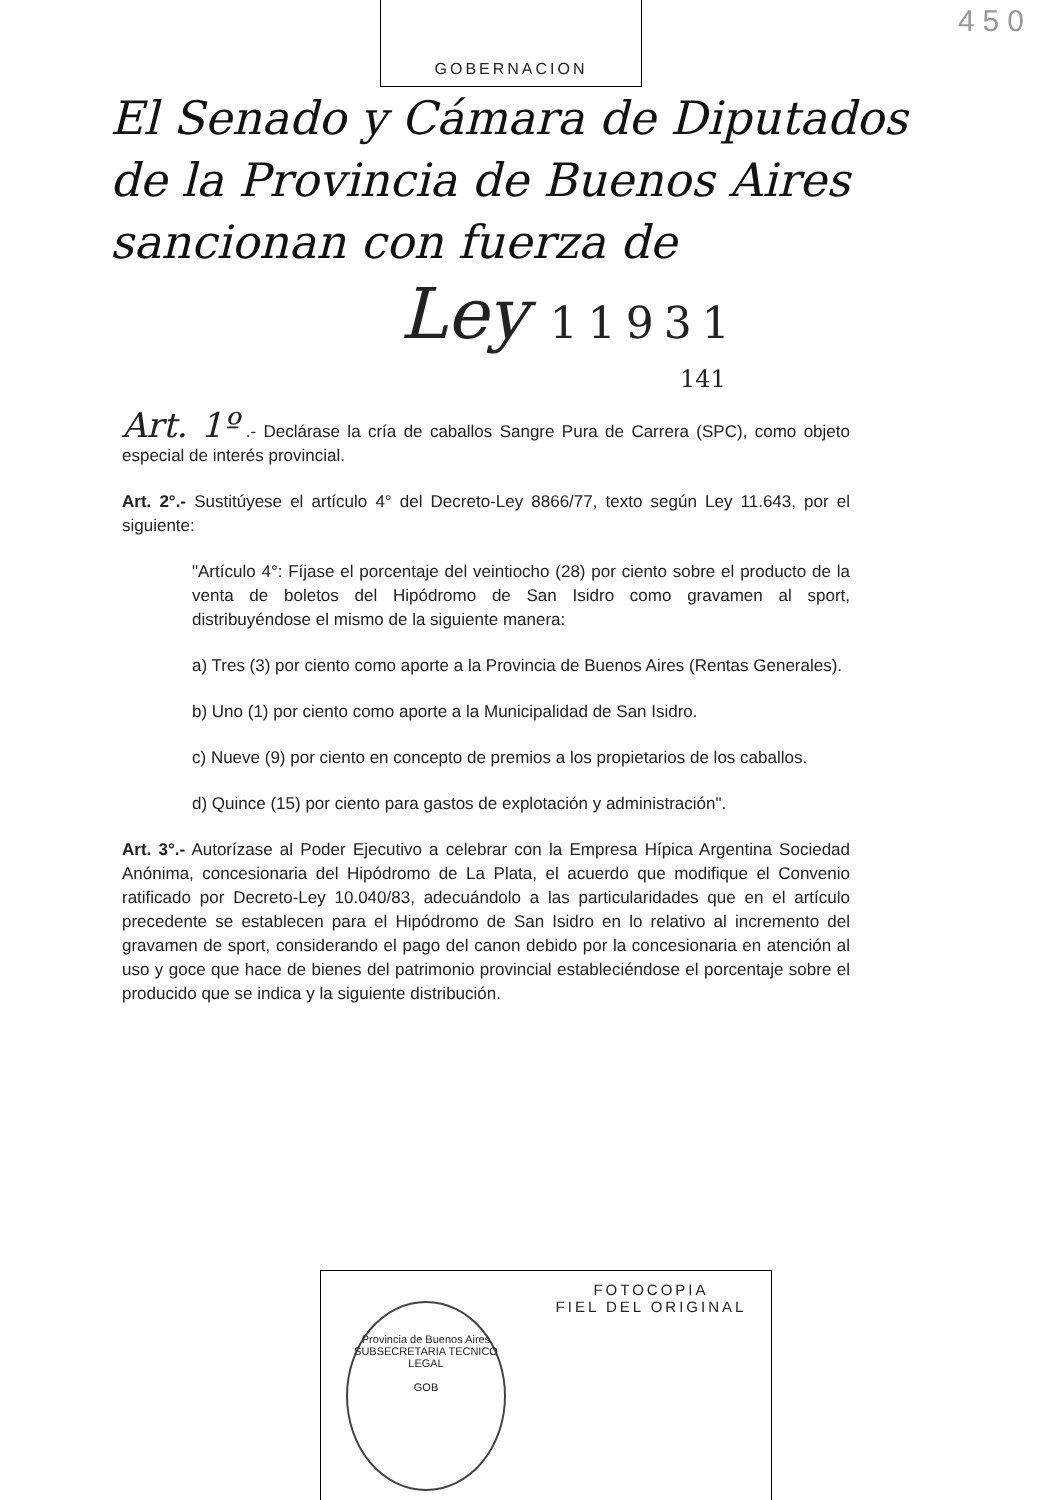450
GOBERNACION
El Senado y Cámara de Diputados
de la Provincia de Buenos Aires
sancionan con fuerza de
Ley 11931
141
Art. 1º .- Declárase la cría de caballos Sangre Pura de Carrera (SPC), como objeto especial de interés provincial.
Art. 2°.- Sustitúyese el artículo 4° del Decreto-Ley 8866/77, texto según Ley 11.643, por el siguiente:
"Artículo 4°: Fíjase el porcentaje del veintiocho (28) por ciento sobre el producto de la venta de boletos del Hipódromo de San Isidro como gravamen al sport, distribuyéndose el mismo de la siguiente manera:
a) Tres (3) por ciento como aporte a la Provincia de Buenos Aires (Rentas Generales).
b) Uno (1) por ciento como aporte a la Municipalidad de San Isidro.
c) Nueve (9) por ciento en concepto de premios a los propietarios de los caballos.
d) Quince (15) por ciento para gastos de explotación y administración".
Art. 3°.- Autorízase al Poder Ejecutivo a celebrar con la Empresa Hípica Argentina Sociedad Anónima, concesionaria del Hipódromo de La Plata, el acuerdo que modifique el Convenio ratificado por Decreto-Ley 10.040/83, adecuándolo a las particularidades que en el artículo precedente se establecen para el Hipódromo de San Isidro en lo relativo al incremento del gravamen de sport, considerando el pago del canon debido por la concesionaria en atención al uso y goce que hace de bienes del patrimonio provincial estableciéndose el porcentaje sobre el producido que se indica y la siguiente distribución.
FOTOCOPIA
FIEL DEL ORIGINAL
Provincia de Buenos Aires
SUBSECRETARIA TECNICO LEGAL
GOB